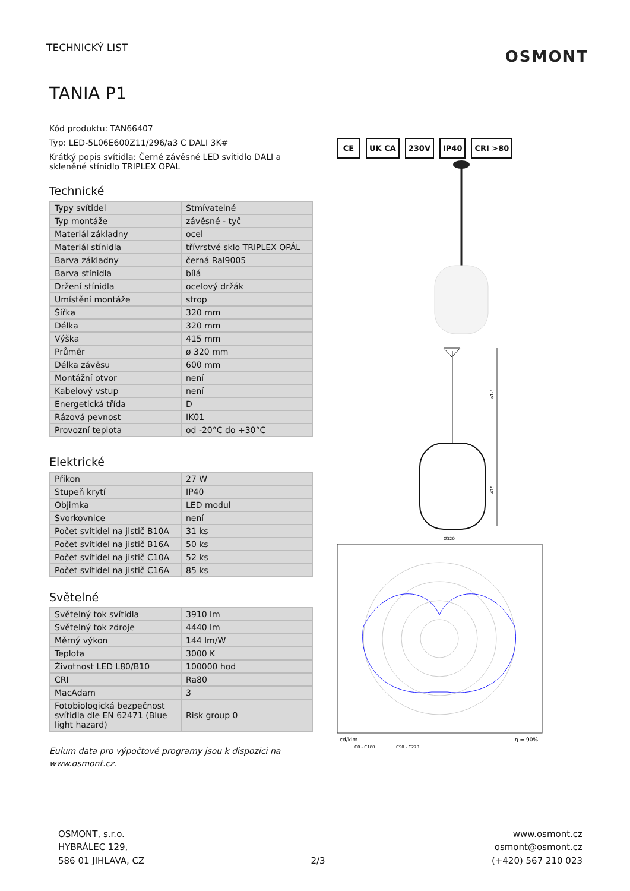TECHNICKÝ LIST
OSMONT
TANIA P1
Kód produktu: TAN66407
Typ: LED-5L06E600Z11/296/a3 C DALI 3K#
Krátký popis svítidla: Černé závěsné LED svítidlo DALI a skleněné stínidlo TRIPLEX OPAL
Technické
| Typy svítidel | Stmívatelné |
| Typ montáže | závěsné - tyč |
| Materiál základny | ocel |
| Materiál stínidla | třívrstvé sklo TRIPLEX OPÁL |
| Barva základny | černá Ral9005 |
| Barva stínidla | bílá |
| Držení stínidla | ocelový držák |
| Umístění montáže | strop |
| Šířka | 320 mm |
| Délka | 320 mm |
| Výška | 415 mm |
| Průměr | ø 320 mm |
| Délka závěsu | 600 mm |
| Montážní otvor | není |
| Kabelový vstup | není |
| Energetická třída | D |
| Rázová pevnost | IK01 |
| Provozní teplota | od -20°C do +30°C |
Elektrické
| Příkon | 27 W |
| Stupeň krytí | IP40 |
| Objimka | LED modul |
| Svorkovnice | není |
| Počet svítidel na jistič B10A | 31 ks |
| Počet svítidel na jistič B16A | 50 ks |
| Počet svítidel na jistič C10A | 52 ks |
| Počet svítidel na jistič C16A | 85 ks |
Světelné
| Světelný tok svítidla | 3910 lm |
| Světelný tok zdroje | 4440 lm |
| Měrný výkon | 144 lm/W |
| Teplota | 3000 K |
| Životnost LED L80/B10 | 100000 hod |
| CRI | Ra80 |
| MacAdam | 3 |
| Fotobiologická bezpečnost svítidla dle EN 62471 (Blue light hazard) | Risk group 0 |
Eulum data pro výpočtové programy jsou k dispozici na www.osmont.cz.
CE UK CA 230V IP40 CRI >80
a1-5
415
Ø320
cd/klm
η = 90%
C0 - C180
C90 - C270
OSMONT, s.r.o.
HYBRÁLEC 129,
586 01 JIHLAVA, CZ
2/3
www.osmont.cz
osmont@osmont.cz
(+420) 567 210 023